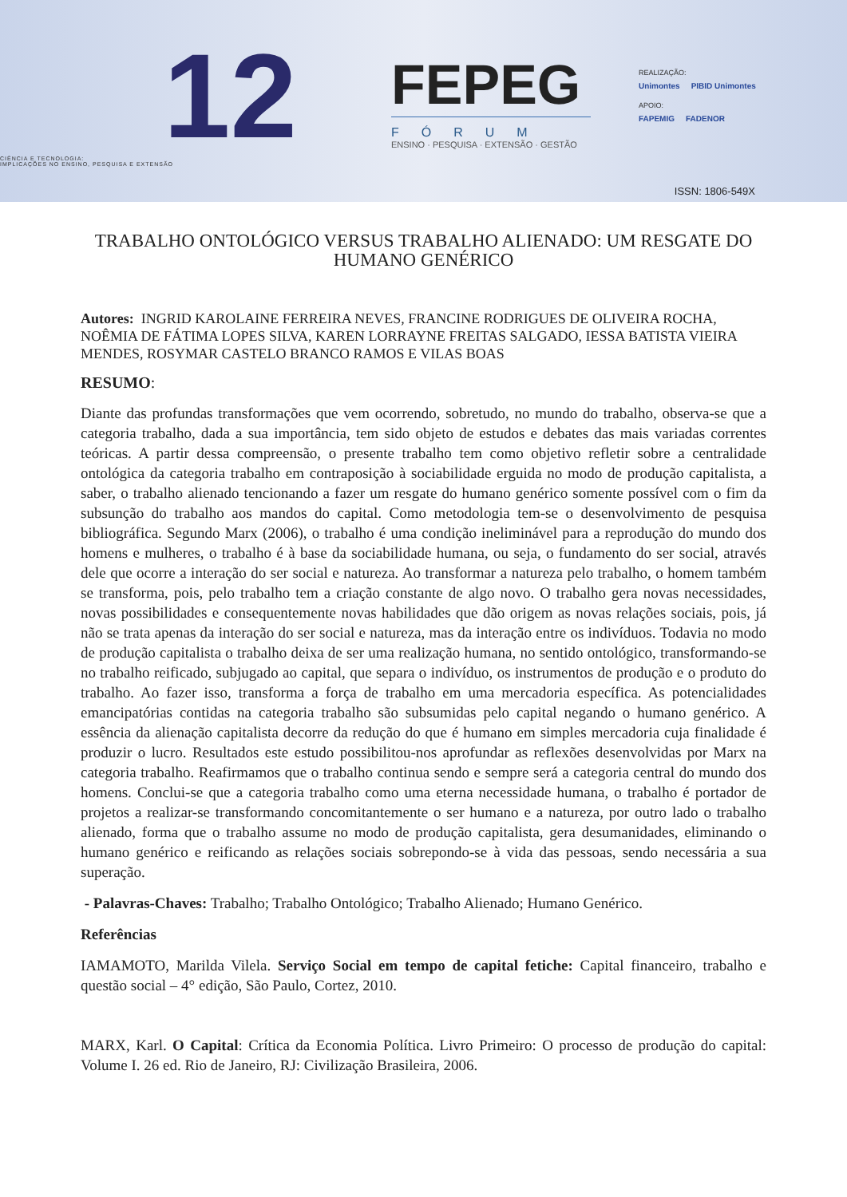12
CIÊNCIA E TECNOLOGIA:
IMPLICAÇÕES NO ENSINO, PESQUISA E EXTENSÃO
FEPEG
FÓRUM
ENSINO · PESQUISA · EXTENSÃO · GESTÃO
REALIZAÇÃO:
Unimontes PIBID Unimontes
APOIO:
FAPEMIG FADENOR
ISSN: 1806-549X
TRABALHO ONTOLÓGICO VERSUS TRABALHO ALIENADO: UM RESGATE DO HUMANO GENÉRICO
Autores: INGRID KAROLAINE FERREIRA NEVES, FRANCINE RODRIGUES DE OLIVEIRA ROCHA, NOÊMIA DE FÁTIMA LOPES SILVA, KAREN LORRAYNE FREITAS SALGADO, IESSA BATISTA VIEIRA MENDES, ROSYMAR CASTELO BRANCO RAMOS E VILAS BOAS
RESUMO:
Diante das profundas transformações que vem ocorrendo, sobretudo, no mundo do trabalho, observa-se que a categoria trabalho, dada a sua importância, tem sido objeto de estudos e debates das mais variadas correntes teóricas. A partir dessa compreensão, o presente trabalho tem como objetivo refletir sobre a centralidade ontológica da categoria trabalho em contraposição à sociabilidade erguida no modo de produção capitalista, a saber, o trabalho alienado tencionando a fazer um resgate do humano genérico somente possível com o fim da subsunção do trabalho aos mandos do capital. Como metodologia tem-se o desenvolvimento de pesquisa bibliográfica. Segundo Marx (2006), o trabalho é uma condição ineliminável para a reprodução do mundo dos homens e mulheres, o trabalho é à base da sociabilidade humana, ou seja, o fundamento do ser social, através dele que ocorre a interação do ser social e natureza. Ao transformar a natureza pelo trabalho, o homem também se transforma, pois, pelo trabalho tem a criação constante de algo novo. O trabalho gera novas necessidades, novas possibilidades e consequentemente novas habilidades que dão origem as novas relações sociais, pois, já não se trata apenas da interação do ser social e natureza, mas da interação entre os indivíduos. Todavia no modo de produção capitalista o trabalho deixa de ser uma realização humana, no sentido ontológico, transformando-se no trabalho reificado, subjugado ao capital, que separa o indivíduo, os instrumentos de produção e o produto do trabalho. Ao fazer isso, transforma a força de trabalho em uma mercadoria específica. As potencialidades emancipatórias contidas na categoria trabalho são subsumidas pelo capital negando o humano genérico. A essência da alienação capitalista decorre da redução do que é humano em simples mercadoria cuja finalidade é produzir o lucro. Resultados este estudo possibilitou-nos aprofundar as reflexões desenvolvidas por Marx na categoria trabalho. Reafirmamos que o trabalho continua sendo e sempre será a categoria central do mundo dos homens. Conclui-se que a categoria trabalho como uma eterna necessidade humana, o trabalho é portador de projetos a realizar-se transformando concomitantemente o ser humano e a natureza, por outro lado o trabalho alienado, forma que o trabalho assume no modo de produção capitalista, gera desumanidades, eliminando o humano genérico e reificando as relações sociais sobrepondo-se à vida das pessoas, sendo necessária a sua superação.
- Palavras-Chaves: Trabalho; Trabalho Ontológico; Trabalho Alienado; Humano Genérico.
Referências
IAMAMOTO, Marilda Vilela. Serviço Social em tempo de capital fetiche: Capital financeiro, trabalho e questão social – 4° edição, São Paulo, Cortez, 2010.
MARX, Karl. O Capital: Crítica da Economia Política. Livro Primeiro: O processo de produção do capital: Volume I. 26 ed. Rio de Janeiro, RJ: Civilização Brasileira, 2006.